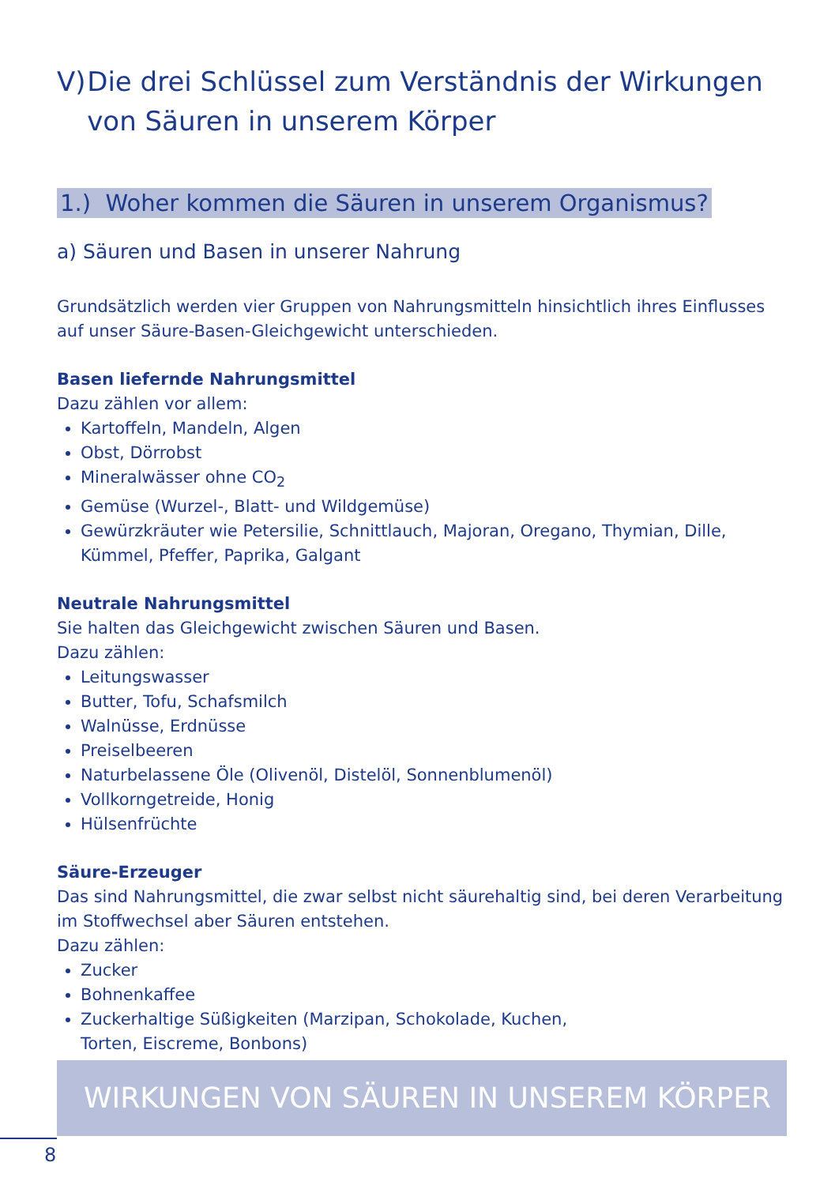V) Die drei Schlüssel zum Verständnis der Wirkungen von Säuren in unserem Körper
1.) Woher kommen die Säuren in unserem Organismus?
a) Säuren und Basen in unserer Nahrung
Grundsätzlich werden vier Gruppen von Nahrungsmitteln hinsichtlich ihres Einflusses auf unser Säure-Basen-Gleichgewicht unterschieden.
Basen liefernde Nahrungsmittel
Dazu zählen vor allem:
Kartoffeln, Mandeln, Algen
Obst, Dörrobst
Mineralwässer ohne CO<sub>2</sub>
Gemüse (Wurzel-, Blatt- und Wildgemüse)
Gewürzkräuter wie Petersilie, Schnittlauch, Majoran, Oregano, Thymian, Dille, Kümmel, Pfeffer, Paprika, Galgant
Neutrale Nahrungsmittel
Sie halten das Gleichgewicht zwischen Säuren und Basen.
Dazu zählen:
Leitungswasser
Butter, Tofu, Schafsmilch
Walnüsse, Erdnüsse
Preiselbeeren
Naturbelassene Öle (Olivenöl, Distelöl, Sonnenblumenöl)
Vollkorngetreide, Honig
Hülsenfrüchte
Säure-Erzeuger
Das sind Nahrungsmittel, die zwar selbst nicht säurehaltig sind, bei deren Verarbeitung im Stoffwechsel aber Säuren entstehen.
Dazu zählen:
Zucker
Bohnenkaffee
Zuckerhaltige Süßigkeiten (Marzipan, Schokolade, Kuchen,
Torten, Eiscreme, Bonbons)
WIRKUNGEN VON SÄUREN IN UNSEREM KÖRPER
8